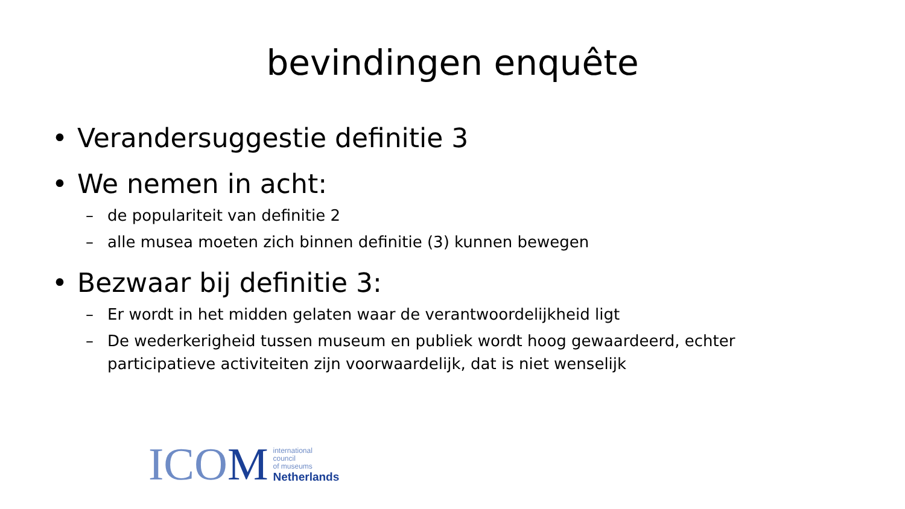bevindingen enquête
• Verandersuggestie definitie 3
• We nemen in acht:
– de populariteit van definitie 2
– alle musea moeten zich binnen definitie (3) kunnen bewegen
• Bezwaar bij definitie 3:
– Er wordt in het midden gelaten waar de verantwoordelijkheid ligt
– De wederkerigheid tussen museum en publiek wordt hoog gewaardeerd, echter participatieve activiteiten zijn voorwaardelijk, dat is niet wenselijk
ICOM
international
council
of museums
Netherlands